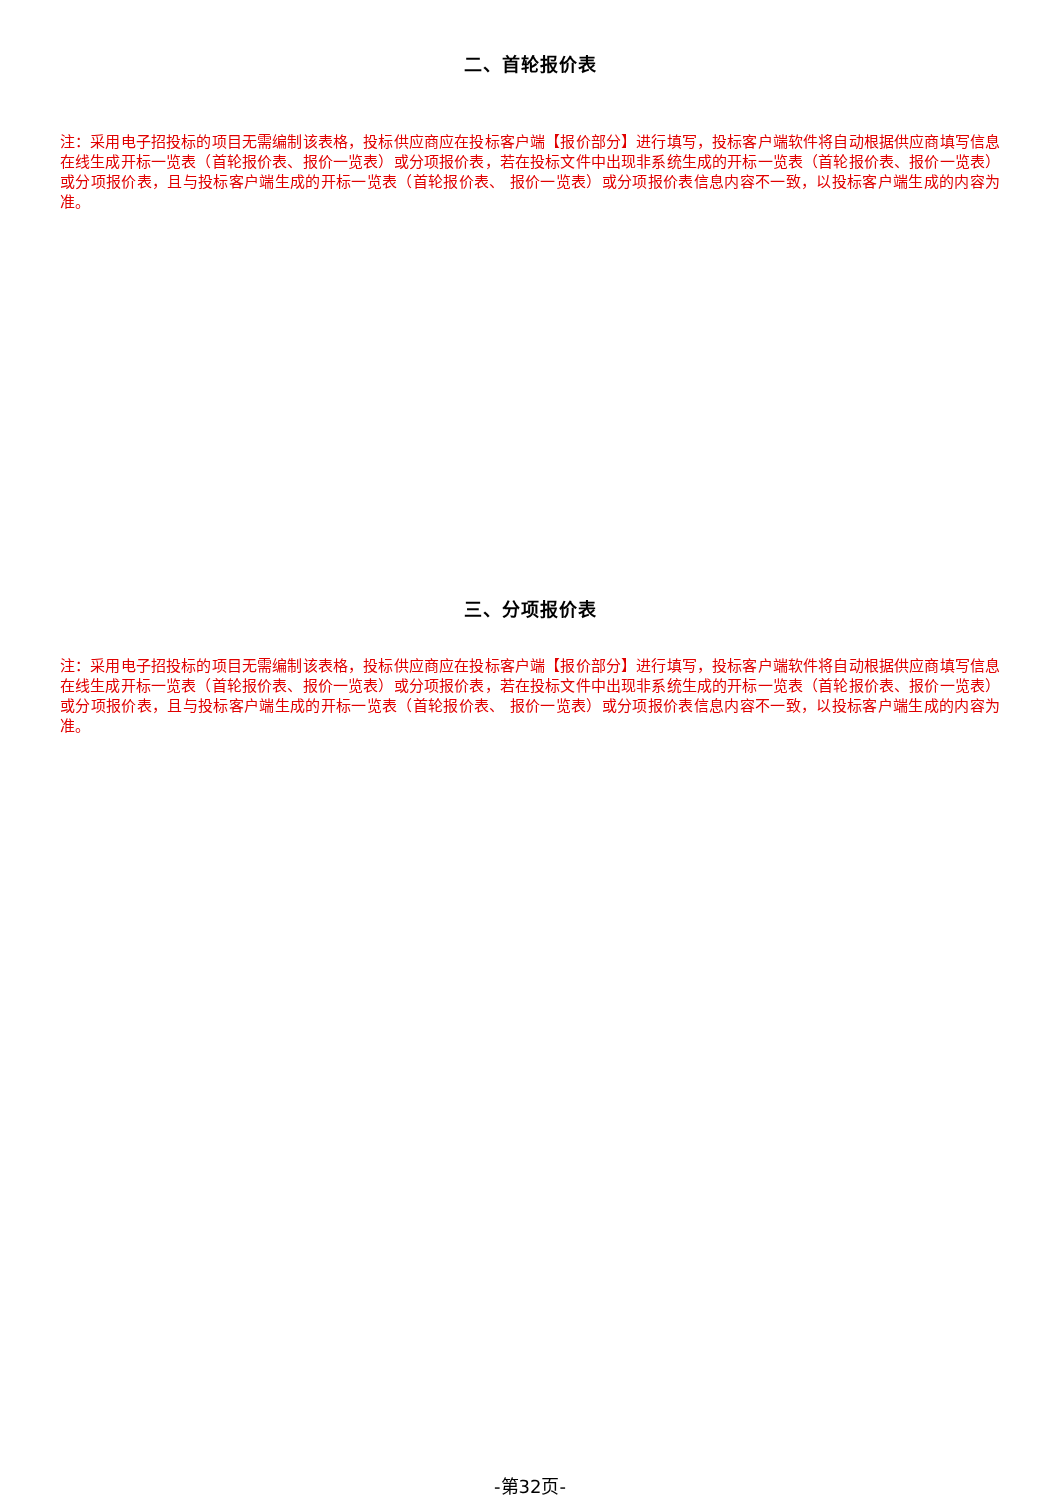二、首轮报价表
注：采用电子招投标的项目无需编制该表格，投标供应商应在投标客户端【报价部分】进行填写，投标客户端软件将自动根据供应商填写信息在线生成开标一览表（首轮报价表、报价一览表）或分项报价表，若在投标文件中出现非系统生成的开标一览表（首轮报价表、报价一览表）或分项报价表，且与投标客户端生成的开标一览表（首轮报价表、 报价一览表）或分项报价表信息内容不一致，以投标客户端生成的内容为准。
三、分项报价表
注：采用电子招投标的项目无需编制该表格，投标供应商应在投标客户端【报价部分】进行填写，投标客户端软件将自动根据供应商填写信息在线生成开标一览表（首轮报价表、报价一览表）或分项报价表，若在投标文件中出现非系统生成的开标一览表（首轮报价表、报价一览表）或分项报价表，且与投标客户端生成的开标一览表（首轮报价表、 报价一览表）或分项报价表信息内容不一致，以投标客户端生成的内容为准。
-第32页-